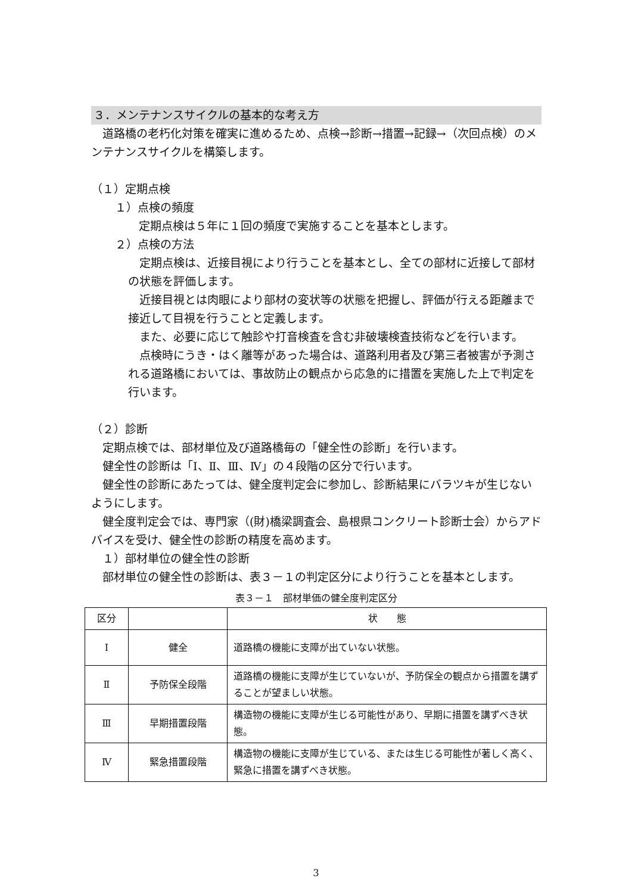３．メンテナンスサイクルの基本的な考え方
　道路橋の老朽化対策を確実に進めるため、点検→診断→措置→記録→（次回点検）のメンテナンスサイクルを構築します。
（１）定期点検
１）点検の頻度
定期点検は５年に１回の頻度で実施することを基本とします。
２）点検の方法
　定期点検は、近接目視により行うことを基本とし、全ての部材に近接して部材の状態を評価します。
　近接目視とは肉眼により部材の変状等の状態を把握し、評価が行える距離まで接近して目視を行うことと定義します。
　また、必要に応じて触診や打音検査を含む非破壊検査技術などを行います。
　点検時にうき・はく離等があった場合は、道路利用者及び第三者被害が予測される道路橋においては、事故防止の観点から応急的に措置を実施した上で判定を行います。
（２）診断
　定期点検では、部材単位及び道路橋毎の「健全性の診断」を行います。
　健全性の診断は「Ⅰ、Ⅱ、Ⅲ、Ⅳ」の４段階の区分で行います。
　健全性の診断にあたっては、健全度判定会に参加し、診断結果にバラツキが生じないようにします。
　健全度判定会では、専門家（(財)橋梁調査会、島根県コンクリート診断士会）からアドバイスを受け、健全性の診断の精度を高めます。
　１）部材単位の健全性の診断
　部材単位の健全性の診断は、表３－１の判定区分により行うことを基本とします。
表３－１　部材単価の健全度判定区分
| 区分 | | 状 態 |
| Ⅰ | 健全 | 道路橋の機能に支障が出ていない状態。 |
| Ⅱ | 予防保全段階 | 道路橋の機能に支障が生じていないが、予防保全の観点から措置を講ずることが望ましい状態。 |
| Ⅲ | 早期措置段階 | 構造物の機能に支障が生じる可能性があり、早期に措置を講ずべき状態。 |
| Ⅳ | 緊急措置段階 | 構造物の機能に支障が生じている、または生じる可能性が著しく高く、緊急に措置を講ずべき状態。 |
3